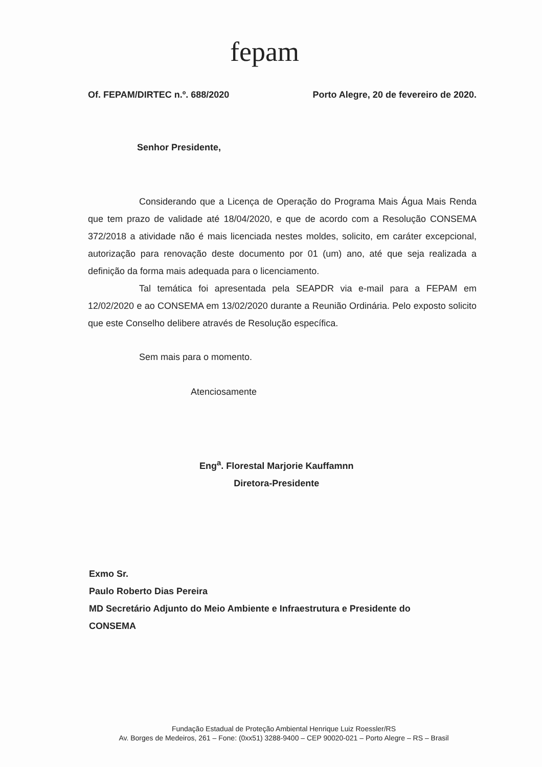fepam
Of. FEPAM/DIRTEC n.º. 688/2020 Porto Alegre, 20 de fevereiro de 2020.
Senhor Presidente,
Considerando que a Licença de Operação do Programa Mais Água Mais Renda que tem prazo de validade até 18/04/2020, e que de acordo com a Resolução CONSEMA 372/2018 a atividade não é mais licenciada nestes moldes, solicito, em caráter excepcional, autorização para renovação deste documento por 01 (um) ano, até que seja realizada a definição da forma mais adequada para o licenciamento.
Tal temática foi apresentada pela SEAPDR via e-mail para a FEPAM em 12/02/2020 e ao CONSEMA em 13/02/2020 durante a Reunião Ordinária. Pelo exposto solicito que este Conselho delibere através de Resolução específica.
Sem mais para o momento.
Atenciosamente
Eng<sup>a</sup>. Florestal Marjorie Kauffamnn
Diretora-Presidente
Exmo Sr.
Paulo Roberto Dias Pereira
MD Secretário Adjunto do Meio Ambiente e Infraestrutura e Presidente do
CONSEMA
Fundação Estadual de Proteção Ambiental Henrique Luiz Roessler/RS
Av. Borges de Medeiros, 261 – Fone: (0xx51) 3288-9400 – CEP 90020-021 – Porto Alegre – RS – Brasil